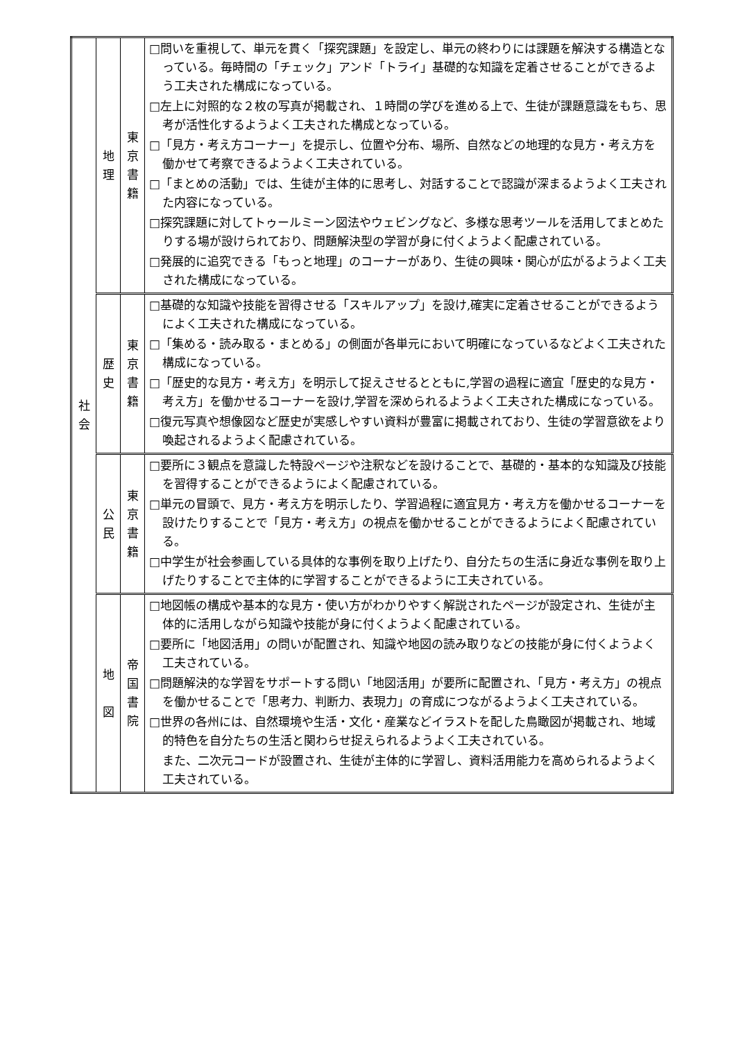| 社 会 | 地 理 | 東 京 書 籍 | □問いを重視して、単元を貫く「探究課題」を設定し、単元の終わりには課題を解決する構造となっている。毎時間の「チェック」アンド「トライ」基礎的な知識を定着させることができるよう工夫された構成になっている。 □左上に対照的な２枚の写真が掲載され、１時間の学びを進める上で、生徒が課題意識をもち、思考が活性化するようよく工夫された構成となっている。 □「見方・考え方コーナー」を提示し、位置や分布、場所、自然などの地理的な見方・考え方を働かせて考察できるようよく工夫されている。 □「まとめの活動」では、生徒が主体的に思考し、対話することで認識が深まるようよく工夫された内容になっている。 □探究課題に対してトゥールミーン図法やウェビングなど、多様な思考ツールを活用してまとめたりする場が設けられており、問題解決型の学習が身に付くようよく配慮されている。 □発展的に追究できる「もっと地理」のコーナーがあり、生徒の興味・関心が広がるようよく工夫された構成になっている。 |
| | 歴 史 | 東 京 書 籍 | □基礎的な知識や技能を習得させる「スキルアップ」を設け,確実に定着させることができるようによく工夫された構成になっている。 □「集める・読み取る・まとめる」の側面が各単元において明確になっているなどよく工夫された構成になっている。 □「歴史的な見方・考え方」を明示して捉えさせるとともに,学習の過程に適宜「歴史的な見方・考え方」を働かせるコーナーを設け,学習を深められるようよく工夫された構成になっている。 □復元写真や想像図など歴史が実感しやすい資料が豊富に掲載されており、生徒の学習意欲をより喚起されるようよく配慮されている。 |
| | 公 民 | 東 京 書 籍 | □要所に３観点を意識した特設ページや注釈などを設けることで、基礎的・基本的な知識及び技能を習得することができるようによく配慮されている。 □単元の冒頭で、見方・考え方を明示したり、学習過程に適宜見方・考え方を働かせるコーナーを設けたりすることで「見方・考え方」の視点を働かせることができるようによく配慮されている。 □中学生が社会参画している具体的な事例を取り上げたり、自分たちの生活に身近な事例を取り上げたりすることで主体的に学習することができるように工夫されている。 |
| | 地 図 | 帝 国 書 院 | □地図帳の構成や基本的な見方・使い方がわかりやすく解説されたページが設定され、生徒が主体的に活用しながら知識や技能が身に付くようよく配慮されている。 □要所に「地図活用」の問いが配置され、知識や地図の読み取りなどの技能が身に付くようよく工夫されている。 □問題解決的な学習をサポートする問い「地図活用」が要所に配置され、「見方・考え方」の視点を働かせることで「思考力、判断力、表現力」の育成につながるようよく工夫されている。 □世界の各州には、自然環境や生活・文化・産業などイラストを配した鳥瞰図が掲載され、地域的特色を自分たちの生活と関わらせ捉えられるようよく工夫されている。 また、二次元コードが設置され、生徒が主体的に学習し、資料活用能力を高められるようよく工夫されている。 |